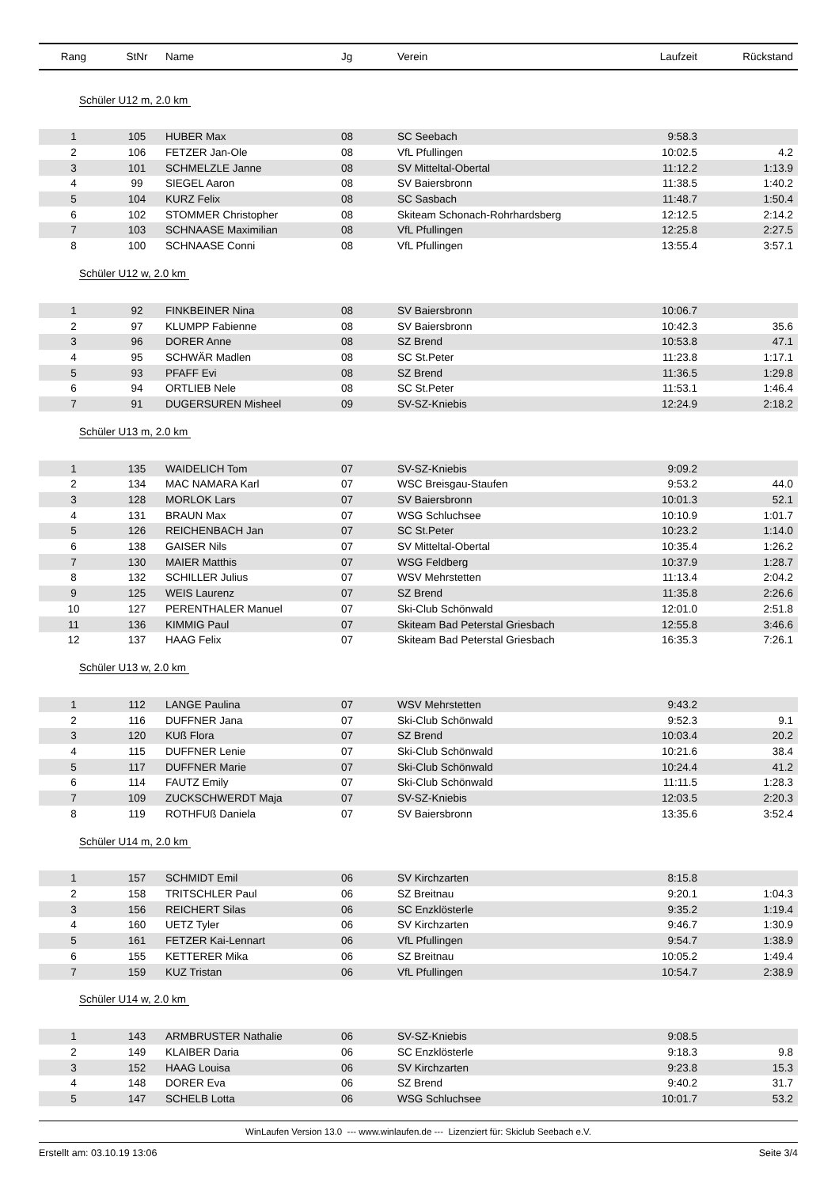| Rang | StNr | Name | Jg | Verein | Laufzeit | Rückstand |
| --- | --- | --- | --- | --- | --- | --- |
| Schüler U12 m, 2.0 km | | | | | | |
| 1 | 105 | HUBER Max | 08 | SC Seebach | 9:58.3 | |
| 2 | 106 | FETZER Jan-Ole | 08 | VfL Pfullingen | 10:02.5 | 4.2 |
| 3 | 101 | SCHMELZLE Janne | 08 | SV Mitteltal-Obertal | 11:12.2 | 1:13.9 |
| 4 | 99 | SIEGEL Aaron | 08 | SV Baiersbronn | 11:38.5 | 1:40.2 |
| 5 | 104 | KURZ Felix | 08 | SC Sasbach | 11:48.7 | 1:50.4 |
| 6 | 102 | STOMMER Christopher | 08 | Skiteam Schonach-Rohrhardsberg | 12:12.5 | 2:14.2 |
| 7 | 103 | SCHNAASE Maximilian | 08 | VfL Pfullingen | 12:25.8 | 2:27.5 |
| 8 | 100 | SCHNAASE Conni | 08 | VfL Pfullingen | 13:55.4 | 3:57.1 |
| Schüler U12 w, 2.0 km | | | | | | |
| 1 | 92 | FINKBEINER Nina | 08 | SV Baiersbronn | 10:06.7 | |
| 2 | 97 | KLUMPP Fabienne | 08 | SV Baiersbronn | 10:42.3 | 35.6 |
| 3 | 96 | DORER Anne | 08 | SZ Brend | 10:53.8 | 47.1 |
| 4 | 95 | SCHWÄR Madlen | 08 | SC St.Peter | 11:23.8 | 1:17.1 |
| 5 | 93 | PFAFF Evi | 08 | SZ Brend | 11:36.5 | 1:29.8 |
| 6 | 94 | ORTLIEB Nele | 08 | SC St.Peter | 11:53.1 | 1:46.4 |
| 7 | 91 | DUGERSUREN Misheel | 09 | SV-SZ-Kniebis | 12:24.9 | 2:18.2 |
| Schüler U13 m, 2.0 km | | | | | | |
| 1 | 135 | WAIDELICH Tom | 07 | SV-SZ-Kniebis | 9:09.2 | |
| 2 | 134 | MAC NAMARA Karl | 07 | WSC Breisgau-Staufen | 9:53.2 | 44.0 |
| 3 | 128 | MORLOK Lars | 07 | SV Baiersbronn | 10:01.3 | 52.1 |
| 4 | 131 | BRAUN Max | 07 | WSG Schluchsee | 10:10.9 | 1:01.7 |
| 5 | 126 | REICHENBACH Jan | 07 | SC St.Peter | 10:23.2 | 1:14.0 |
| 6 | 138 | GAISER Nils | 07 | SV Mitteltal-Obertal | 10:35.4 | 1:26.2 |
| 7 | 130 | MAIER Matthis | 07 | WSG Feldberg | 10:37.9 | 1:28.7 |
| 8 | 132 | SCHILLER Julius | 07 | WSV Mehrstetten | 11:13.4 | 2:04.2 |
| 9 | 125 | WEIS Laurenz | 07 | SZ Brend | 11:35.8 | 2:26.6 |
| 10 | 127 | PERENTHALER Manuel | 07 | Ski-Club Schönwald | 12:01.0 | 2:51.8 |
| 11 | 136 | KIMMIG Paul | 07 | Skiteam Bad Peterstal Griesbach | 12:55.8 | 3:46.6 |
| 12 | 137 | HAAG Felix | 07 | Skiteam Bad Peterstal Griesbach | 16:35.3 | 7:26.1 |
| Schüler U13 w, 2.0 km | | | | | | |
| 1 | 112 | LANGE Paulina | 07 | WSV Mehrstetten | 9:43.2 | |
| 2 | 116 | DUFFNER Jana | 07 | Ski-Club Schönwald | 9:52.3 | 9.1 |
| 3 | 120 | KUß Flora | 07 | SZ Brend | 10:03.4 | 20.2 |
| 4 | 115 | DUFFNER Lenie | 07 | Ski-Club Schönwald | 10:21.6 | 38.4 |
| 5 | 117 | DUFFNER Marie | 07 | Ski-Club Schönwald | 10:24.4 | 41.2 |
| 6 | 114 | FAUTZ Emily | 07 | Ski-Club Schönwald | 11:11.5 | 1:28.3 |
| 7 | 109 | ZUCKSCHWERDT Maja | 07 | SV-SZ-Kniebis | 12:03.5 | 2:20.3 |
| 8 | 119 | ROTHFUß Daniela | 07 | SV Baiersbronn | 13:35.6 | 3:52.4 |
| Schüler U14 m, 2.0 km | | | | | | |
| 1 | 157 | SCHMIDT Emil | 06 | SV Kirchzarten | 8:15.8 | |
| 2 | 158 | TRITSCHLER Paul | 06 | SZ Breitnau | 9:20.1 | 1:04.3 |
| 3 | 156 | REICHERT Silas | 06 | SC Enzklösterle | 9:35.2 | 1:19.4 |
| 4 | 160 | UETZ Tyler | 06 | SV Kirchzarten | 9:46.7 | 1:30.9 |
| 5 | 161 | FETZER Kai-Lennart | 06 | VfL Pfullingen | 9:54.7 | 1:38.9 |
| 6 | 155 | KETTERER Mika | 06 | SZ Breitnau | 10:05.2 | 1:49.4 |
| 7 | 159 | KUZ Tristan | 06 | VfL Pfullingen | 10:54.7 | 2:38.9 |
| Schüler U14 w, 2.0 km | | | | | | |
| 1 | 143 | ARMBRUSTER Nathalie | 06 | SV-SZ-Kniebis | 9:08.5 | |
| 2 | 149 | KLAIBER Daria | 06 | SC Enzklösterle | 9:18.3 | 9.8 |
| 3 | 152 | HAAG Louisa | 06 | SV Kirchzarten | 9:23.8 | 15.3 |
| 4 | 148 | DORER Eva | 06 | SZ Brend | 9:40.2 | 31.7 |
| 5 | 147 | SCHELB Lotta | 06 | WSG Schluchsee | 10:01.7 | 53.2 |
WinLaufen Version 13.0 --- www.winlaufen.de --- Lizenziert für: Skiclub Seebach e.V.
Erstellt am: 03.10.19 13:06 Seite 3/4